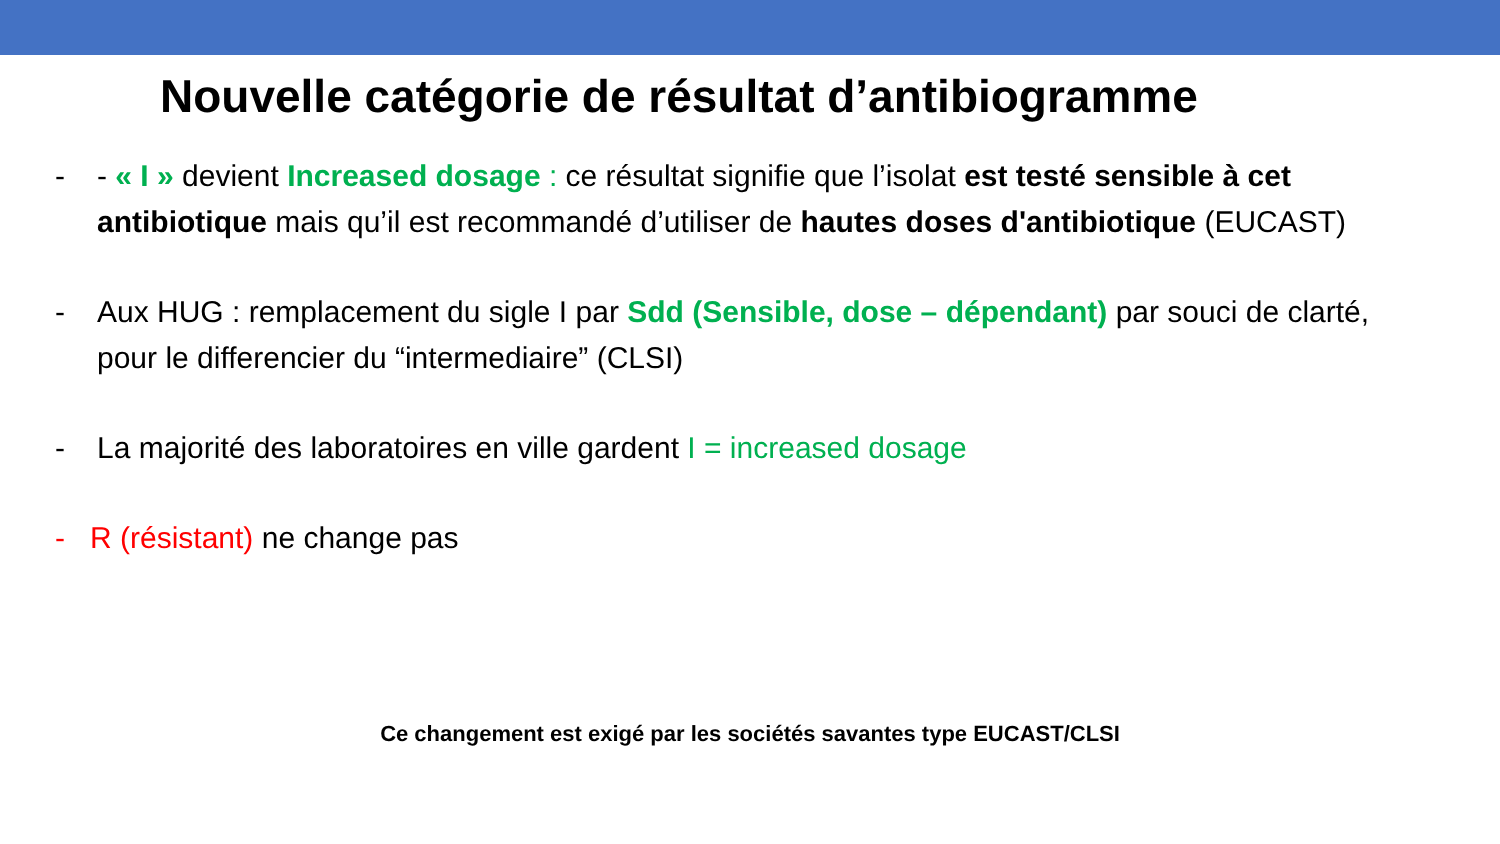Nouvelle catégorie de résultat d’antibiogramme
- - « I » devient Increased dosage : ce résultat signifie que l’isolat est testé sensible à cet antibiotique mais qu’il est recommandé d’utiliser de hautes doses d'antibiotique (EUCAST)
- Aux HUG : remplacement du sigle I par Sdd (Sensible, dose – dépendant) par souci de clarté, pour le differencier du “intermediaire” (CLSI)
- La majorité des laboratoires en ville gardent I = increased dosage
- R (résistant) ne change pas
Ce changement est exigé par les sociétés savantes type EUCAST/CLSI